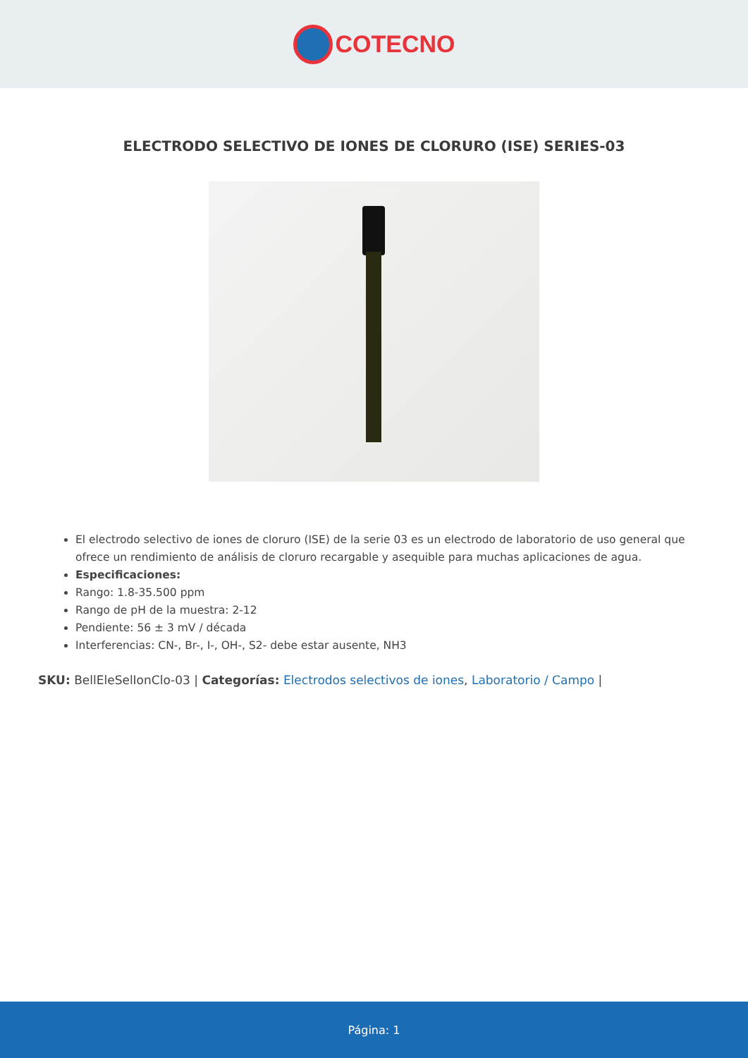COTECNO
ELECTRODO SELECTIVO DE IONES DE CLORURO (ISE) SERIES-03
El electrodo selectivo de iones de cloruro (ISE) de la serie 03 es un electrodo de laboratorio de uso general que ofrece un rendimiento de análisis de cloruro recargable y asequible para muchas aplicaciones de agua.
Especificaciones:
Rango: 1.8-35.500 ppm
Rango de pH de la muestra: 2-12
Pendiente: 56 ± 3 mV / década
Interferencias: CN-, Br-, I-, OH-, S2- debe estar ausente, NH3
SKU: BellEleSelIonClo-03 | Categorías: Electrodos selectivos de iones, Laboratorio / Campo |
Página: 1